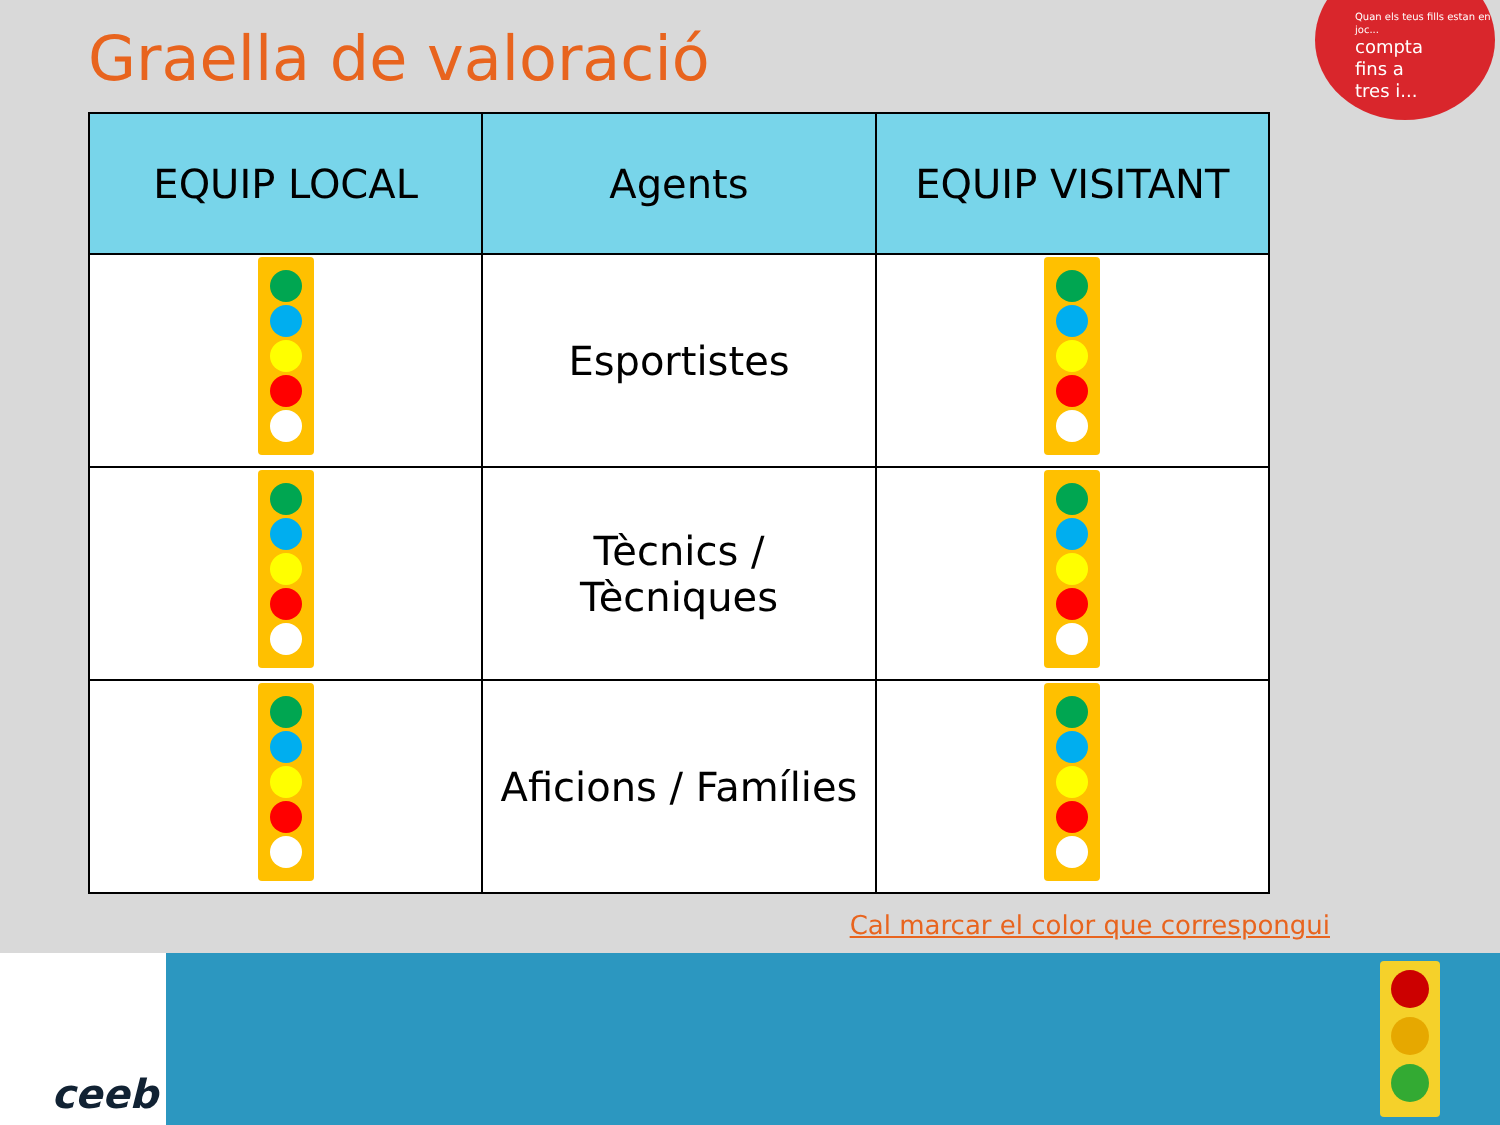Graella de valoració
Quan els teus fills estan en joc...
compta
fins a
tres i...
| EQUIP LOCAL | Agents | EQUIP VISITANT |
| --- | --- | --- |
| | Esportistes | |
| | Tècnics / Tècniques | |
| | Aficions / Famílies | |
Cal marcar el color que correspongui
ceeb